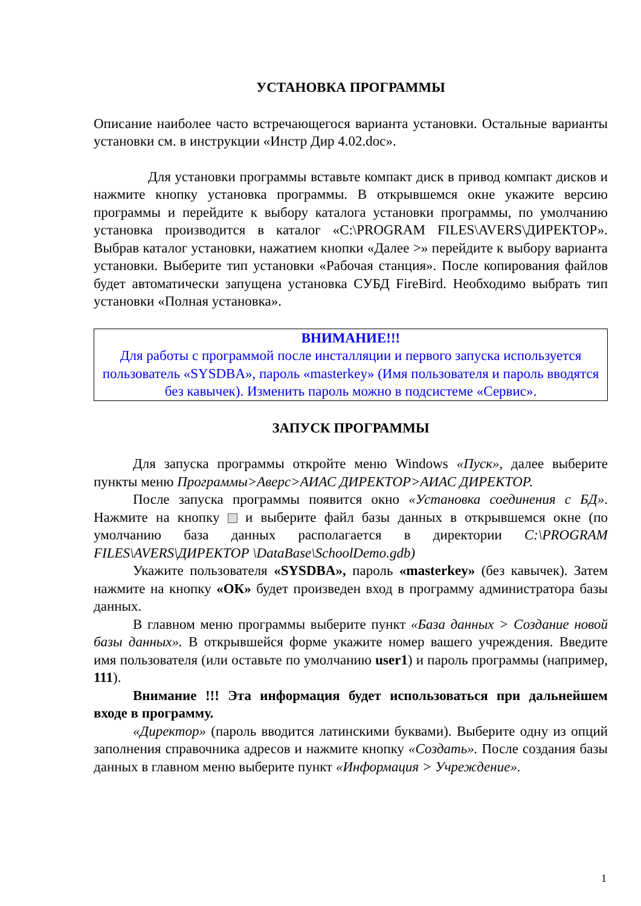УСТАНОВКА ПРОГРАММЫ
Описание наиболее часто встречающегося варианта установки. Остальные варианты установки см. в инструкции «Инстр Дир 4.02.doc».
Для установки программы вставьте компакт диск в привод компакт дисков и нажмите кнопку установка программы. В открывшемся окне укажите версию программы и перейдите к выбору каталога установки программы, по умолчанию установка производится в каталог «C:\PROGRAM FILES\AVERS\ДИРЕКТОР». Выбрав каталог установки, нажатием кнопки «Далее >» перейдите к выбору варианта установки. Выберите тип установки «Рабочая станция». После копирования файлов будет автоматически запущена установка СУБД FireBird. Необходимо выбрать тип установки «Полная установка».
ВНИМАНИЕ!!!
Для работы с программой после инсталляции и первого запуска используется пользователь «SYSDBA», пароль «masterkey» (Имя пользователя и пароль вводятся без кавычек). Изменить пароль можно в подсистеме «Сервис».
ЗАПУСК ПРОГРАММЫ
Для запуска программы откройте меню Windows «Пуск», далее выберите пункты меню Программы>Аверс>АИАС ДИРЕКТОР>АИАС ДИРЕКТОР.
После запуска программы появится окно «Установка соединения с БД». Нажмите на кнопку и выберите файл базы данных в открывшемся окне (по умолчанию база данных располагается в директории C:\PROGRAM FILES\AVERS\ДИРЕКТОР \DataBase\SchoolDemo.gdb)
Укажите пользователя «SYSDBA», пароль «masterkey» (без кавычек). Затем нажмите на кнопку «ОК» будет произведен вход в программу администратора базы данных.
В главном меню программы выберите пункт «База данных > Создание новой базы данных». В открывшейся форме укажите номер вашего учреждения. Введите имя пользователя (или оставьте по умолчанию user1) и пароль программы (например, 111).
Внимание !!! Эта информация будет использоваться при дальнейшем входе в программу.
«Директор» (пароль вводится латинскими буквами). Выберите одну из опций заполнения справочника адресов и нажмите кнопку «Создать». После создания базы данных в главном меню выберите пункт «Информация > Учреждение».
1